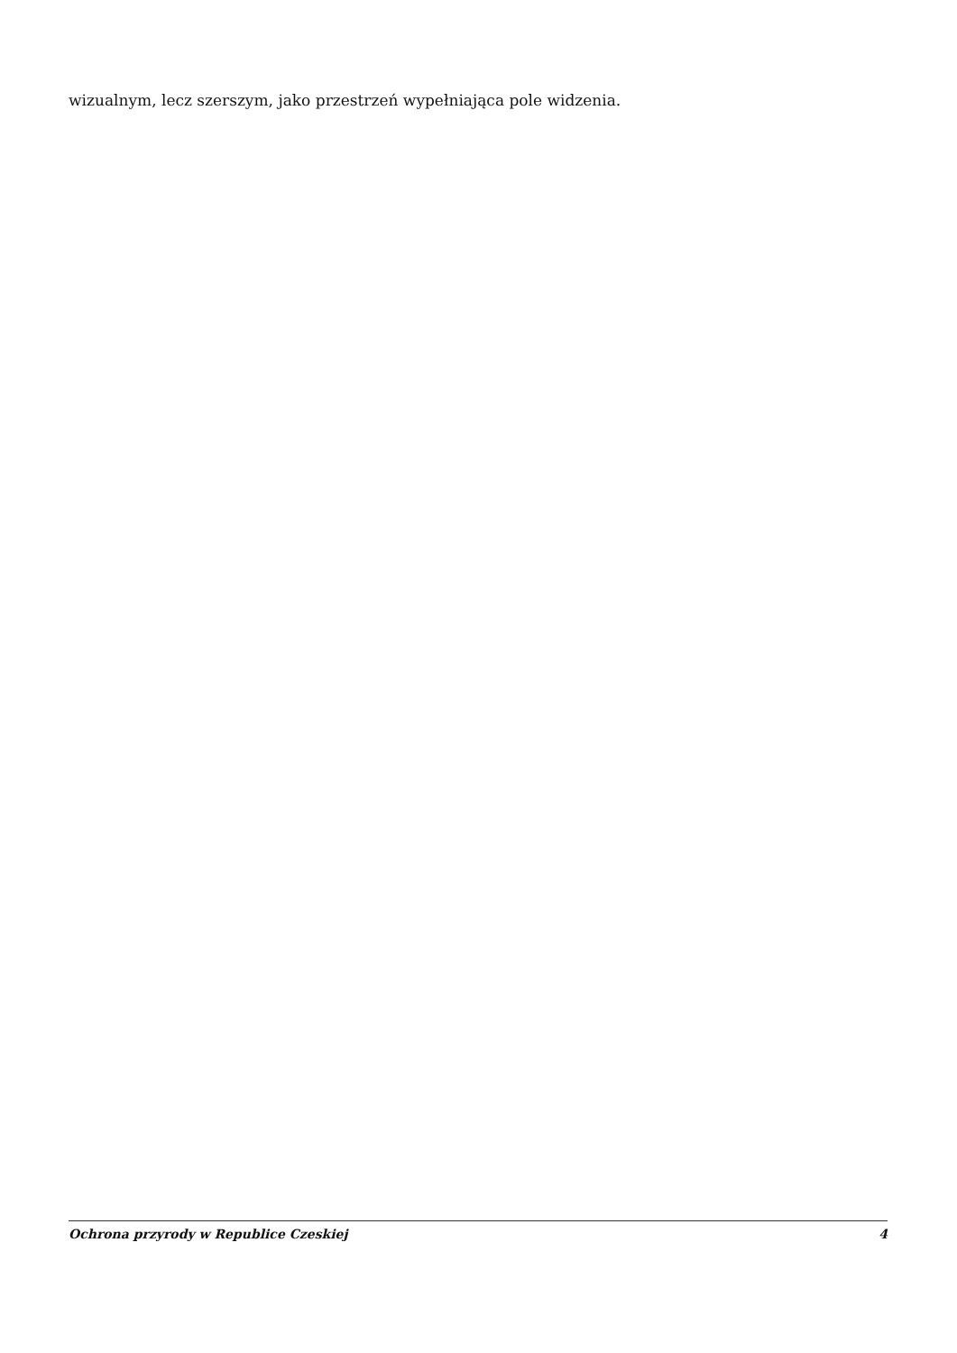wizualnym, lecz szerszym, jako przestrzeń wypełniająca pole widzenia.
Ochrona przyrody w Republice Czeskiej 4